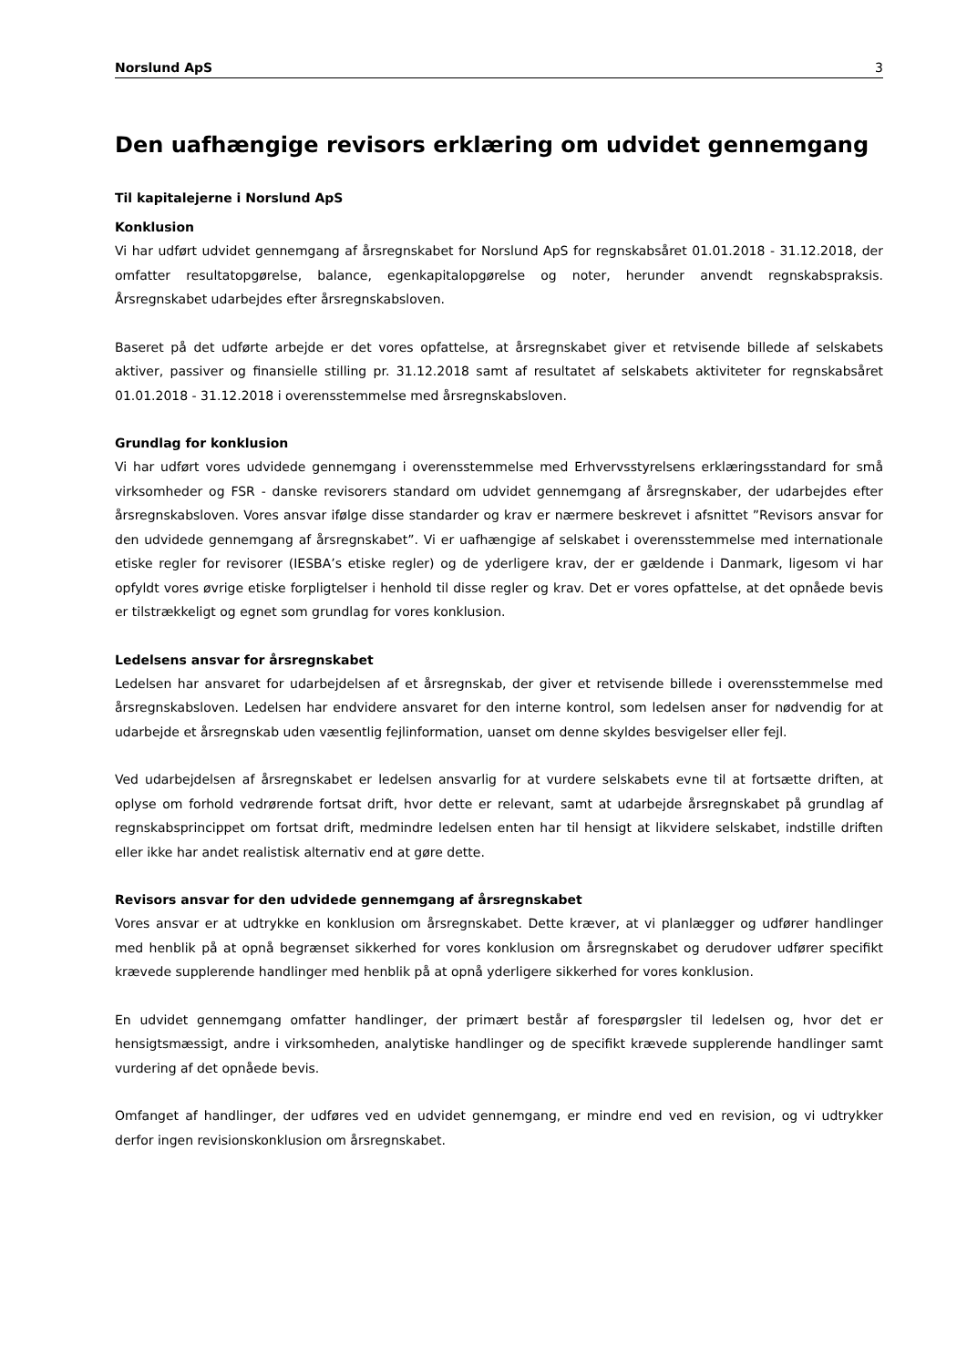Norslund ApS 3
Den uafhængige revisors erklæring om udvidet gennemgang
Til kapitalejerne i Norslund ApS
Konklusion
Vi har udført udvidet gennemgang af årsregnskabet for Norslund ApS for regnskabsåret 01.01.2018 - 31.12.2018, der omfatter resultatopgørelse, balance, egenkapitalopgørelse og noter, herunder anvendt regnskabspraksis. Årsregnskabet udarbejdes efter årsregnskabsloven.
Baseret på det udførte arbejde er det vores opfattelse, at årsregnskabet giver et retvisende billede af selskabets aktiver, passiver og finansielle stilling pr. 31.12.2018 samt af resultatet af selskabets aktiviteter for regnskabsåret 01.01.2018 - 31.12.2018 i overensstemmelse med årsregnskabsloven.
Grundlag for konklusion
Vi har udført vores udvidede gennemgang i overensstemmelse med Erhvervsstyrelsens erklæringsstandard for små virksomheder og FSR - danske revisorers standard om udvidet gennemgang af årsregnskaber, der udarbejdes efter årsregnskabsloven. Vores ansvar ifølge disse standarder og krav er nærmere beskrevet i afsnittet ”Revisors ansvar for den udvidede gennemgang af årsregnskabet”. Vi er uafhængige af selskabet i overensstemmelse med internationale etiske regler for revisorer (IESBA’s etiske regler) og de yderligere krav, der er gældende i Danmark, ligesom vi har opfyldt vores øvrige etiske forpligtelser i henhold til disse regler og krav. Det er vores opfattelse, at det opnåede bevis er tilstrækkeligt og egnet som grundlag for vores konklusion.
Ledelsens ansvar for årsregnskabet
Ledelsen har ansvaret for udarbejdelsen af et årsregnskab, der giver et retvisende billede i overensstemmelse med årsregnskabsloven. Ledelsen har endvidere ansvaret for den interne kontrol, som ledelsen anser for nødvendig for at udarbejde et årsregnskab uden væsentlig fejlinformation, uanset om denne skyldes besvigelser eller fejl.
Ved udarbejdelsen af årsregnskabet er ledelsen ansvarlig for at vurdere selskabets evne til at fortsætte driften, at oplyse om forhold vedrørende fortsat drift, hvor dette er relevant, samt at udarbejde årsregnskabet på grundlag af regnskabsprincippet om fortsat drift, medmindre ledelsen enten har til hensigt at likvidere selskabet, indstille driften eller ikke har andet realistisk alternativ end at gøre dette.
Revisors ansvar for den udvidede gennemgang af årsregnskabet
Vores ansvar er at udtrykke en konklusion om årsregnskabet. Dette kræver, at vi planlægger og udfører handlinger med henblik på at opnå begrænset sikkerhed for vores konklusion om årsregnskabet og derudover udfører specifikt krævede supplerende handlinger med henblik på at opnå yderligere sikkerhed for vores konklusion.
En udvidet gennemgang omfatter handlinger, der primært består af forespørgsler til ledelsen og, hvor det er hensigtsmæssigt, andre i virksomheden, analytiske handlinger og de specifikt krævede supplerende handlinger samt vurdering af det opnåede bevis.
Omfanget af handlinger, der udføres ved en udvidet gennemgang, er mindre end ved en revision, og vi udtrykker derfor ingen revisionskonklusion om årsregnskabet.